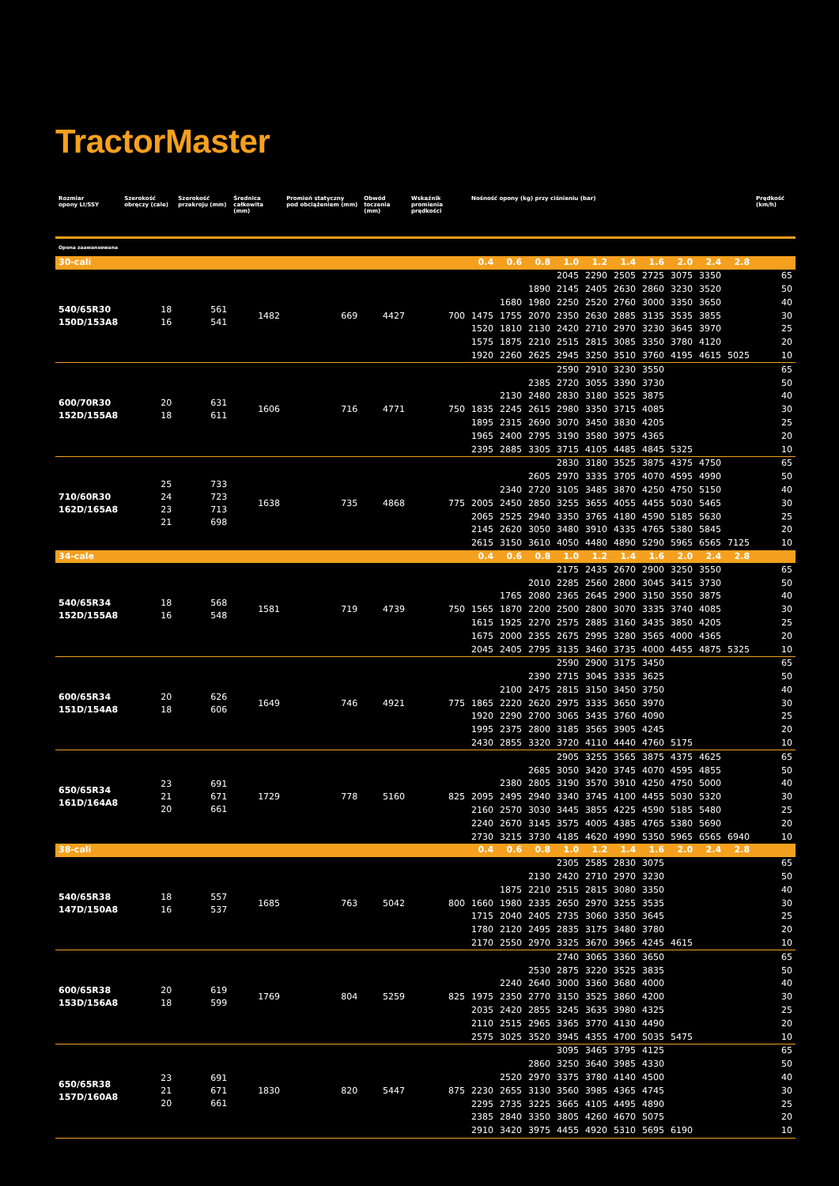TractorMaster
| Rozmiar opony LI/SSY | Szerokość obręczy (cale) | Szerokość przekroju (mm) | Średnica całkowita (mm) | Promień statyczny pod obciążeniem (mm) | Obwód toczenia (mm) | Wskaźnik promienia prędkości | Nośność opony (kg) przy ciśnieniu (bar) | | | | | | | | | | Prędkość (km/h) |
| --- | --- | --- | --- | --- | --- | --- | --- | --- | --- | --- | --- | --- | --- | --- | --- | --- | --- |
| Opona zaawansowana | | | | | | | | | | | | | | | | | |
| 30-cali | | | | | | | 0.4 | 0.6 | 0.8 | 1.0 | 1.2 | 1.4 | 1.6 | 2.0 | 2.4 | 2.8 | |
| 540/65R30 150D/153A8 | 18 16 | 561 541 | 1482 | 669 | 4427 | 700 | | | | 2045 | 2290 | 2505 | 2725 | 3075 | 3350 | | 65 |
| | | | | | | | | | 1890 | 2145 | 2405 | 2630 | 2860 | 3230 | 3520 | | 50 |
| | | | | | | | | 1680 | 1980 | 2250 | 2520 | 2760 | 3000 | 3350 | 3650 | | 40 |
| | | | | | | | 1475 | 1755 | 2070 | 2350 | 2630 | 2885 | 3135 | 3535 | 3855 | | 30 |
| | | | | | | | 1520 | 1810 | 2130 | 2420 | 2710 | 2970 | 3230 | 3645 | 3970 | | 25 |
| | | | | | | | 1575 | 1875 | 2210 | 2515 | 2815 | 3085 | 3350 | 3780 | 4120 | | 20 |
| | | | | | | | 1920 | 2260 | 2625 | 2945 | 3250 | 3510 | 3760 | 4195 | 4615 | 5025 | 10 |
| 600/70R30 152D/155A8 | 20 18 | 631 611 | 1606 | 716 | 4771 | 750 | | | | 2590 | 2910 | 3230 | 3550 | | | | 65 |
| | | | | | | | | | 2385 | 2720 | 3055 | 3390 | 3730 | | | | 50 |
| | | | | | | | | 2130 | 2480 | 2830 | 3180 | 3525 | 3875 | | | | 40 |
| | | | | | | | 1835 | 2245 | 2615 | 2980 | 3350 | 3715 | 4085 | | | | 30 |
| | | | | | | | 1895 | 2315 | 2690 | 3070 | 3450 | 3830 | 4205 | | | | 25 |
| | | | | | | | 1965 | 2400 | 2795 | 3190 | 3580 | 3975 | 4365 | | | | 20 |
| | | | | | | | 2395 | 2885 | 3305 | 3715 | 4105 | 4485 | 4845 | 5325 | | | 10 |
| 710/60R30 162D/165A8 | 25 24 23 21 | 733 723 713 698 | 1638 | 735 | 4868 | 775 | | | | 2830 | 3180 | 3525 | 3875 | 4375 | 4750 | | 65 |
| | | | | | | | | | 2605 | 2970 | 3335 | 3705 | 4070 | 4595 | 4990 | | 50 |
| | | | | | | | | 2340 | 2720 | 3105 | 3485 | 3870 | 4250 | 4750 | 5150 | | 40 |
| | | | | | | | 2005 | 2450 | 2850 | 3255 | 3655 | 4055 | 4455 | 5030 | 5465 | | 30 |
| | | | | | | | 2065 | 2525 | 2940 | 3350 | 3765 | 4180 | 4590 | 5185 | 5630 | | 25 |
| | | | | | | | 2145 | 2620 | 3050 | 3480 | 3910 | 4335 | 4765 | 5380 | 5845 | | 20 |
| | | | | | | | 2615 | 3150 | 3610 | 4050 | 4480 | 4890 | 5290 | 5965 | 6565 | 7125 | 10 |
| 34-cale | | | | | | | 0.4 | 0.6 | 0.8 | 1.0 | 1.2 | 1.4 | 1.6 | 2.0 | 2.4 | 2.8 | |
| 540/65R34 152D/155A8 | 18 16 | 568 548 | 1581 | 719 | 4739 | 750 | | | | 2175 | 2435 | 2670 | 2900 | 3250 | 3550 | | 65 |
| | | | | | | | | | 2010 | 2285 | 2560 | 2800 | 3045 | 3415 | 3730 | | 50 |
| | | | | | | | | 1765 | 2080 | 2365 | 2645 | 2900 | 3150 | 3550 | 3875 | | 40 |
| | | | | | | | 1565 | 1870 | 2200 | 2500 | 2800 | 3070 | 3335 | 3740 | 4085 | | 30 |
| | | | | | | | 1615 | 1925 | 2270 | 2575 | 2885 | 3160 | 3435 | 3850 | 4205 | | 25 |
| | | | | | | | 1675 | 2000 | 2355 | 2675 | 2995 | 3280 | 3565 | 4000 | 4365 | | 20 |
| | | | | | | | 2045 | 2405 | 2795 | 3135 | 3460 | 3735 | 4000 | 4455 | 4875 | 5325 | 10 |
| 600/65R34 151D/154A8 | 20 18 | 626 606 | 1649 | 746 | 4921 | 775 | | | | 2590 | 2900 | 3175 | 3450 | | | | 65 |
| | | | | | | | | | 2390 | 2715 | 3045 | 3335 | 3625 | | | | 50 |
| | | | | | | | | 2100 | 2475 | 2815 | 3150 | 3450 | 3750 | | | | 40 |
| | | | | | | | 1865 | 2220 | 2620 | 2975 | 3335 | 3650 | 3970 | | | | 30 |
| | | | | | | | 1920 | 2290 | 2700 | 3065 | 3435 | 3760 | 4090 | | | | 25 |
| | | | | | | | 1995 | 2375 | 2800 | 3185 | 3565 | 3905 | 4245 | | | | 20 |
| | | | | | | | 2430 | 2855 | 3320 | 3720 | 4110 | 4440 | 4760 | 5175 | | | 10 |
| 650/65R34 161D/164A8 | 23 21 20 | 691 671 661 | 1729 | 778 | 5160 | 825 | | | | 2905 | 3255 | 3565 | 3875 | 4375 | 4625 | | 65 |
| | | | | | | | | | 2685 | 3050 | 3420 | 3745 | 4070 | 4595 | 4855 | | 50 |
| | | | | | | | | 2380 | 2805 | 3190 | 3570 | 3910 | 4250 | 4750 | 5000 | | 40 |
| | | | | | | | 2095 | 2495 | 2940 | 3340 | 3745 | 4100 | 4455 | 5030 | 5320 | | 30 |
| | | | | | | | 2160 | 2570 | 3030 | 3445 | 3855 | 4225 | 4590 | 5185 | 5480 | | 25 |
| | | | | | | | 2240 | 2670 | 3145 | 3575 | 4005 | 4385 | 4765 | 5380 | 5690 | | 20 |
| | | | | | | | 2730 | 3215 | 3730 | 4185 | 4620 | 4990 | 5350 | 5965 | 6565 | 6940 | 10 |
| 38-cali | | | | | | | 0.4 | 0.6 | 0.8 | 1.0 | 1.2 | 1.4 | 1.6 | 2.0 | 2.4 | 2.8 | |
| 540/65R38 147D/150A8 | 18 16 | 557 537 | 1685 | 763 | 5042 | 800 | | | | 2305 | 2585 | 2830 | 3075 | | | | 65 |
| | | | | | | | | | 2130 | 2420 | 2710 | 2970 | 3230 | | | | 50 |
| | | | | | | | | 1875 | 2210 | 2515 | 2815 | 3080 | 3350 | | | | 40 |
| | | | | | | | 1660 | 1980 | 2335 | 2650 | 2970 | 3255 | 3535 | | | | 30 |
| | | | | | | | 1715 | 2040 | 2405 | 2735 | 3060 | 3350 | 3645 | | | | 25 |
| | | | | | | | 1780 | 2120 | 2495 | 2835 | 3175 | 3480 | 3780 | | | | 20 |
| | | | | | | | 2170 | 2550 | 2970 | 3325 | 3670 | 3965 | 4245 | 4615 | | | 10 |
| 600/65R38 153D/156A8 | 20 18 | 619 599 | 1769 | 804 | 5259 | 825 | | | | 2740 | 3065 | 3360 | 3650 | | | | 65 |
| | | | | | | | | | 2530 | 2875 | 3220 | 3525 | 3835 | | | | 50 |
| | | | | | | | | 2240 | 2640 | 3000 | 3360 | 3680 | 4000 | | | | 40 |
| | | | | | | | 1975 | 2350 | 2770 | 3150 | 3525 | 3860 | 4200 | | | | 30 |
| | | | | | | | 2035 | 2420 | 2855 | 3245 | 3635 | 3980 | 4325 | | | | 25 |
| | | | | | | | 2110 | 2515 | 2965 | 3365 | 3770 | 4130 | 4490 | | | | 20 |
| | | | | | | | 2575 | 3025 | 3520 | 3945 | 4355 | 4700 | 5035 | 5475 | | | 10 |
| 650/65R38 157D/160A8 | 23 21 20 | 691 671 661 | 1830 | 820 | 5447 | 875 | | | | 3095 | 3465 | 3795 | 4125 | | | | 65 |
| | | | | | | | | | 2860 | 3250 | 3640 | 3985 | 4330 | | | | 50 |
| | | | | | | | | 2520 | 2970 | 3375 | 3780 | 4140 | 4500 | | | | 40 |
| | | | | | | | 2230 | 2655 | 3130 | 3560 | 3985 | 4365 | 4745 | | | | 30 |
| | | | | | | | 2295 | 2735 | 3225 | 3665 | 4105 | 4495 | 4890 | | | | 25 |
| | | | | | | | 2385 | 2840 | 3350 | 3805 | 4260 | 4670 | 5075 | | | | 20 |
| | | | | | | | 2910 | 3420 | 3975 | 4455 | 4920 | 5310 | 5695 | 6190 | | | 10 |